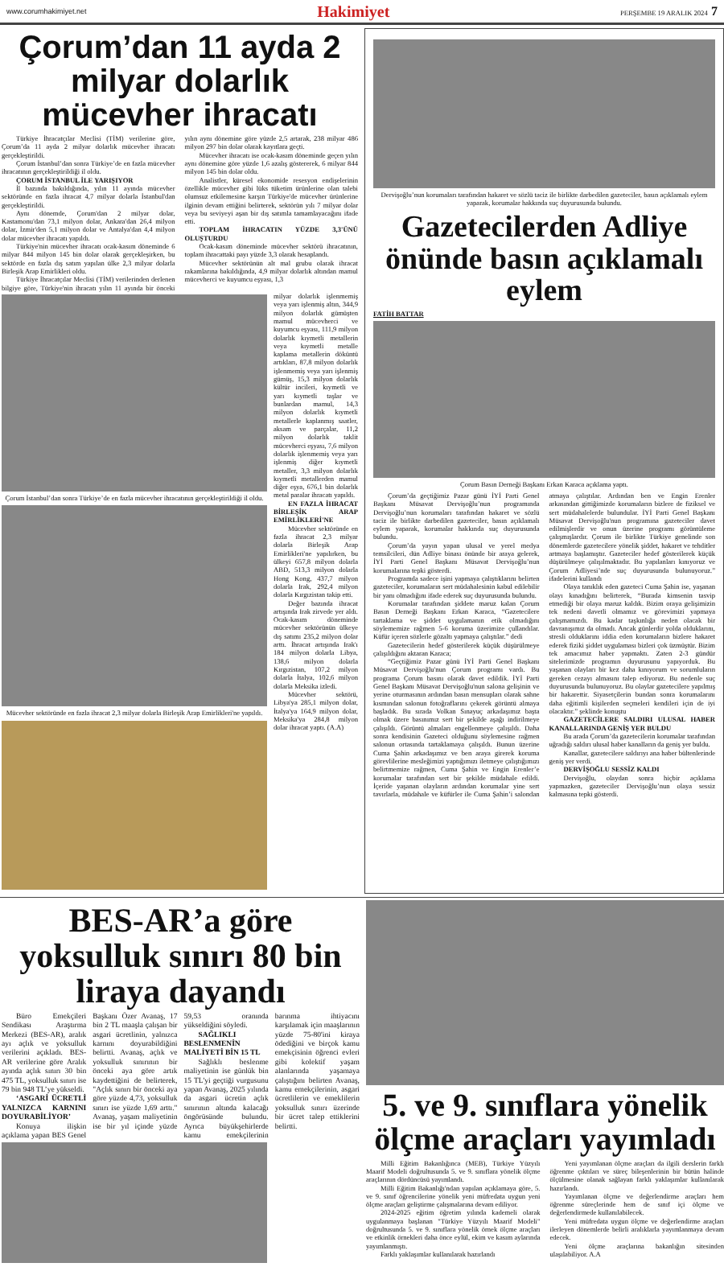www.corumhakimiyet.net Hakimiyet PERŞEMBE 19 ARALIK 2024 7
Çorum’dan 11 ayda 2 milyar dolarlık mücevher ihracatı
Türkiye İhracatçılar Meclisi (TİM) verilerine göre, Çorum’da 11 ayda 2 milyar dolarlık mücevher ihracatı gerçekleştirildi.
Çorum İstanbul’dan sonra Türkiye’de en fazla mücevher ihracatının gerçekleştirildiği il oldu.
ÇORUM İSTANBUL İLE YARIŞIYOR
İl bazında bakıldığında, yılın 11 ayında mücevher sektöründe en fazla ihracat 4,7 milyar dolarla İstanbul'dan gerçekleştirildi.
Aynı dönemde, Çorum'dan 2 milyar dolar, Kastamonu'dan 73,1 milyon dolar, Ankara'dan 26,4 milyon dolar, İzmir'den 5,1 milyon dolar ve Antalya'dan 4,4 milyon dolar mücevher ihracatı yapıldı.
Türkiye'nin mücevher ihracatı ocak-kasım döneminde 6 milyar 844 milyon 145 bin dolar olarak gerçekleşirken, bu sektörde en fazla dış satım yapılan ülke 2,3 milyar dolarla Birleşik Arap Emirlikleri oldu.
Türkiye İhracatçılar Meclisi (TİM) verilerinden derlenen bilgiye göre, Türkiye'nin ihracatı yılın 11 ayında bir önceki yılın aynı dönemine göre yüzde 2,5 artarak, 238 milyar 486 milyon 297 bin dolar olarak kayıtlara geçti.
Mücevher ihracatı ise ocak-kasım döneminde geçen yılın aynı dönemine göre yüzde 1,6 azalış göstererek, 6 milyar 844 milyon 145 bin dolar oldu.
Analistler, küresel ekonomide resesyon endişelerinin özellikle mücevher gibi lüks tüketim ürünlerine olan talebi olumsuz etkilemesine karşın Türkiye'de mücevher ürünlerine ilginin devam ettiğini belirterek, sektörün yılı 7 milyar dolar veya bu seviyeyi aşan bir dış satımla tamamlayacağını ifade etti.
TOPLAM İHRACATIN YÜZDE 3,3'ÜNÜ OLUŞTURDU
Ocak-kasım döneminde mücevher sektörü ihracatının, toplam ihracattaki payı yüzde 3,3 olarak hesaplandı.
Mücevher sektörünün alt mal grubu olarak ihracat rakamlarına bakıldığında, 4,9 milyar dolarlık altından mamul mücevherci ve kuyumcu eşyası, 1,3
Çorum İstanbul’dan sonra Türkiye’de en fazla mücevher ihracatının gerçekleştirildiği il oldu.
Mücevher sektöründe en fazla ihracat 2,3 milyar dolarla Birleşik Arap Emirlikleri'ne yapıldı.
milyar dolarlık işlenmemiş veya yarı işlenmiş altın, 344,9 milyon dolarlık gümüşten mamul mücevherci ve kuyumcu eşyası, 111,9 milyon dolarlık kıymetli metallerin veya kıymetli metalle kaplama metallerin döküntü artıkları, 87,8 milyon dolarlık işlenmemiş veya yarı işlenmiş gümüş, 15,3 milyon dolarlık kültür incileri, kıymetli ve yarı kıymetli taşlar ve bunlardan mamul, 14,3 milyon dolarlık kıymetli metallerle kaplanmış saatler, aksam ve parçalar, 11,2 milyon dolarlık taklit mücevherci eşyası, 7,6 milyon dolarlık işlenmemiş veya yarı işlenmiş diğer kıymetli metaller, 3,3 milyon dolarlık kıymetli metallerden mamul diğer eşya, 676,1 bin dolarlık metal paralar ihracatı yapıldı.
EN FAZLA İHRACAT BİRLEŞİK ARAP EMİRLİKLERİ'NE
Mücevher sektöründe en fazla ihracat 2,3 milyar dolarla Birleşik Arap Emirlikleri'ne yapılırken, bu ülkeyi 657,8 milyon dolarla ABD, 513,3 milyon dolarla Hong Kong, 437,7 milyon dolarla Irak, 292,4 milyon dolarla Kırgızistan takip etti.
Değer bazında ihracat artışında Irak zirvede yer aldı. Ocak-kasım döneminde mücevher sektörünün ülkeye dış satımı 235,2 milyon dolar arttı. İhracat artışında Irak'ı 184 milyon dolarla Libya, 138,6 milyon dolarla Kırgızistan, 107,2 milyon dolarla İtalya, 102,6 milyon dolarla Meksika izledi.
Mücevher sektörü, Libya'ya 285,1 milyon dolar, İtalya'ya 164,9 milyon dolar, Meksika'ya 284,8 milyon dolar ihracat yaptı. (A.A)
Dervişoğlu’nun korumaları tarafından hakaret ve sözlü taciz ile birlikte darbedilen gazeteciler, basın açıklamalı eylem yaparak, korumalar hakkında suç duyurusunda bulundu.
Gazetecilerden Adliye önünde basın açıklamalı eylem
FATİH BATTAR
Çorum Basın Derneği Başkanı Erkan Karaca açıklama yaptı.
Çorum’da geçtiğimiz Pazar günü İYİ Parti Genel Başkanı Müsavat Dervişoğlu’nun programında Dervişoğlu’nun korumaları tarafından hakaret ve sözlü taciz ile birlikte darbedilen gazeteciler, basın açıklamalı eylem yaparak, korumalar hakkında suç duyurusunda bulundu.
Çorum’da yayın yapan ulusal ve yerel medya temsilcileri, dün Adliye binası önünde bir araya gelerek, İYİ Parti Genel Başkanı Müsavat Dervişoğlu’nun korumalarına tepki gösterdi.
Programda sadece işini yapmaya çalıştıklarını belirten gazeteciler, korumaların sert müdahalesinin kabul edilebilir bir yanı olmadığını ifade ederek suç duyurusunda bulundu.
Korumalar tarafından şiddete maruz kalan Çorum Basın Derneği Başkanı Erkan Karaca, “Gazetecilere tartaklama ve şiddet uygulamanın etik olmadığını söylememize rağmen 5-6 koruma üzerimize çullandılar. Küfür içeren sözlerle gözaltı yapmaya çalıştılar.” dedi
Gazetecilerin hedef gösterilerek küçük düşürülmeye çalışıldığını aktaran Karaca;
“Geçtiğimiz Pazar günü İYİ Parti Genel Başkanı Müsavat Dervişoğlu'nun Çorum programı vardı. Bu programa Çorum basını olarak davet edildik. İYİ Parti Genel Başkanı Müsavat Dervişoğlu'nun salona gelişinin ve yerine oturmasının ardından basın mensupları olarak sahne kısmından salonun fotoğraflarını çekerek görüntü almaya başladık. Bu sırada Volkan Sınayuç arkadaşımız başta olmak üzere basınımız sert bir şekilde aşağı indirilmeye çalışıldı. Görüntü almaları engellenmeye çalışıldı. Daha sonra kendisinin Gazeteci olduğunu söylemesine rağmen salonun ortasında tartaklamaya çalışıldı. Bunun üzerine Cuma Şahin arkadaşımız ve ben araya girerek koruma görevlilerine mesleğimizi yaptığımızı iletmeye çalıştığımızı belirtmemize rağmen, Cuma Şahin ve Engin Erenler’e korumalar tarafından sert bir şekilde müdahale edildi. İçeride yaşanan olayların ardından korumalar yine sert tavırlarla, müdahale ve küfürler ile Cuma Şahin’i salondan atmaya çalıştılar. Ardından ben ve Engin Erenler arkasından gittiğimizde korumaların bizlere de fiziksel ve sert müdahalelerde bulundular. İYİ Parti Genel Başkanı Müsavat Dervişoğlu'nun programına gazeteciler davet edilmişlerdir ve onun üzerine programı görüntüleme çalışmışlardır. Çorum ile birlikte Türkiye genelinde son dönemlerde gazetecilere yönelik şiddet, hakaret ve tehditler artmaya başlamıştır. Gazeteciler hedef gösterilerek küçük düşürülmeye çalışılmaktadır. Bu yapılanları kınıyoruz ve Çorum Adliyesi’nde suç duyurusunda bulunuyoruz.” ifadelerini kullandı
Olaya tanıklık eden gazeteci Cuma Şahin ise, yaşanan olayı kınadığını belirterek, “Burada kimsenin tasvip etmediği bir olaya maruz kaldık. Bizim oraya gelişimizin tek nedeni davetli olmamız ve görevimizi yapmaya çalışmamızdı. Bu kadar taşkınlığa neden olacak bir davranışımız da olmadı. Ancak günlerdir yolda olduklarını, stresli olduklarını iddia eden korumaların bizlere hakaret ederek fiziki şiddet uygulaması bizleri çok üzmüştür. Bizim tek amacımız haber yapmaktı. Zaten 2-3 gündür sitelerimizde programın duyurusunu yapıyorduk. Bu yaşanan olayları bir kez daha kınıyorum ve sorumluların gereken cezayı almasını talep ediyoruz. Bu nedenle suç duyurusunda bulunuyoruz. Bu olaylar gazetecilere yapılmış bir hakarettir. Siyasetçilerin bundan sonra korumalarını daha eğitimli kişilerden seçmeleri kendileri için de iyi olacaktır.” şeklinde konuştu
GAZETECİLERE SALDIRI ULUSAL HABER KANALLARINDA GENİŞ YER BULDU
Bu arada Çorum’da gazetecilerin korumalar tarafından uğradığı saldırı ulusal haber kanalların da geniş yer buldu.
Kanallar, gazetecilere saldırıyı ana haber bültenlerinde geniş yer verdi.
DERVİŞOĞLU SESSİZ KALDI
Dervişoğlu, olaydan sonra hiçbir açıklama yapmazken, gazeteciler Dervişoğlu’nun olaya sessiz kalmasına tepki gösterdi.
BES-AR’a göre yoksulluk sınırı 80 bin liraya dayandı
Büro Emekçileri Sendikası Araştırma Merkezi (BES-AR), aralık ayı açlık ve yoksulluk verilerini açıkladı. BES-AR verilerine göre Aralık ayında açlık sınırı 30 bin 475 TL, yoksulluk sınırı ise 79 bin 948 TL’ye yükseldi.
‘ASGARİ ÜCRETLİ YALNIZCA KARNINI DOYURABİLİYOR’
Konuya ilişkin açıklama yapan BES Genel Başkanı Özer Avanaş, 17 bin 2 TL maaşla çalışan bir asgari ücretlinin, yalnızca karnını doyurabildiğini belirtti. Avanaş, açlık ve yoksulluk sınırının bir önceki aya göre artık kaydettiğini de belirterek, "Açlık sınırı bir önceki aya göre yüzde 4,73, yoksulluk sınırı ise yüzde 1,69 arttı." Avanaş, yaşam maliyetinin ise bir yıl içinde yüzde 59,53 oranında yükseldiğini söyledi.
SAĞLIKLI BESLENMENİN MALİYETİ BİN 15 TL
Sağlıklı beslenme maliyetinin ise günlük bin 15 TL'yi geçtiği vurgusunu yapan Avanaş, 2025 yılında da asgari ücretin açlık sınırının altında kalacağı öngörüsünde bulundu. Ayrıca büyükşehirlerde kamu emekçilerinin barınma ihtiyacını karşılamak için maaşlarının yüzde 75-80'ini kiraya ödediğini ve birçok kamu emekçisinin öğrenci evleri gibi kolektif yaşam alanlarında yaşamaya çalıştığını belirten Avanaş, kamu emekçilerinin, asgari ücretlilerin ve emeklilerin yoksulluk sınırı üzerinde bir ücret talep ettiklerini belirtti.
5. ve 9. sınıflara yönelik ölçme araçları yayımladı
Milli Eğitim Bakanlığınca (MEB), Türkiye Yüzyılı Maarif Modeli doğrultusunda 5. ve 9. sınıflara yönelik ölçme araçlarının dördüncüsü yayımlandı.
Milli Eğitim Bakanlığı'ndan yapılan açıklamaya göre, 5. ve 9. sınıf öğrencilerine yönelik yeni müfredata uygun yeni ölçme araçları geliştirme çalışmalarına devam ediliyor.
2024-2025 eğitim öğretim yılında kademeli olarak uygulanmaya başlanan "Türkiye Yüzyılı Maarif Modeli" doğrultusunda 5. ve 9. sınıflara yönelik örnek ölçme araçları ve etkinlik örnekleri daha önce eylül, ekim ve kasım aylarında yayımlanmıştı.
Farklı yaklaşımlar kullanılarak hazırlandı
Yeni yayımlanan ölçme araçları da ilgili derslerin farklı öğrenme çıktıları ve süreç bileşenlerinin bir bütün halinde ölçülmesine olanak sağlayan farklı yaklaşımlar kullanılarak hazırlandı.
Yayımlanan ölçme ve değerlendirme araçları hem öğrenme süreçlerinde hem de sınıf içi ölçme ve değerlendirmede kullanılabilecek.
Yeni müfredata uygun ölçme ve değerlendirme araçları ilerleyen dönemlerde belirli aralıklarla yayımlanmaya devam edecek.
Yeni ölçme araçlarına bakanlığın sitesinden ulaşılabiliyor. A.A